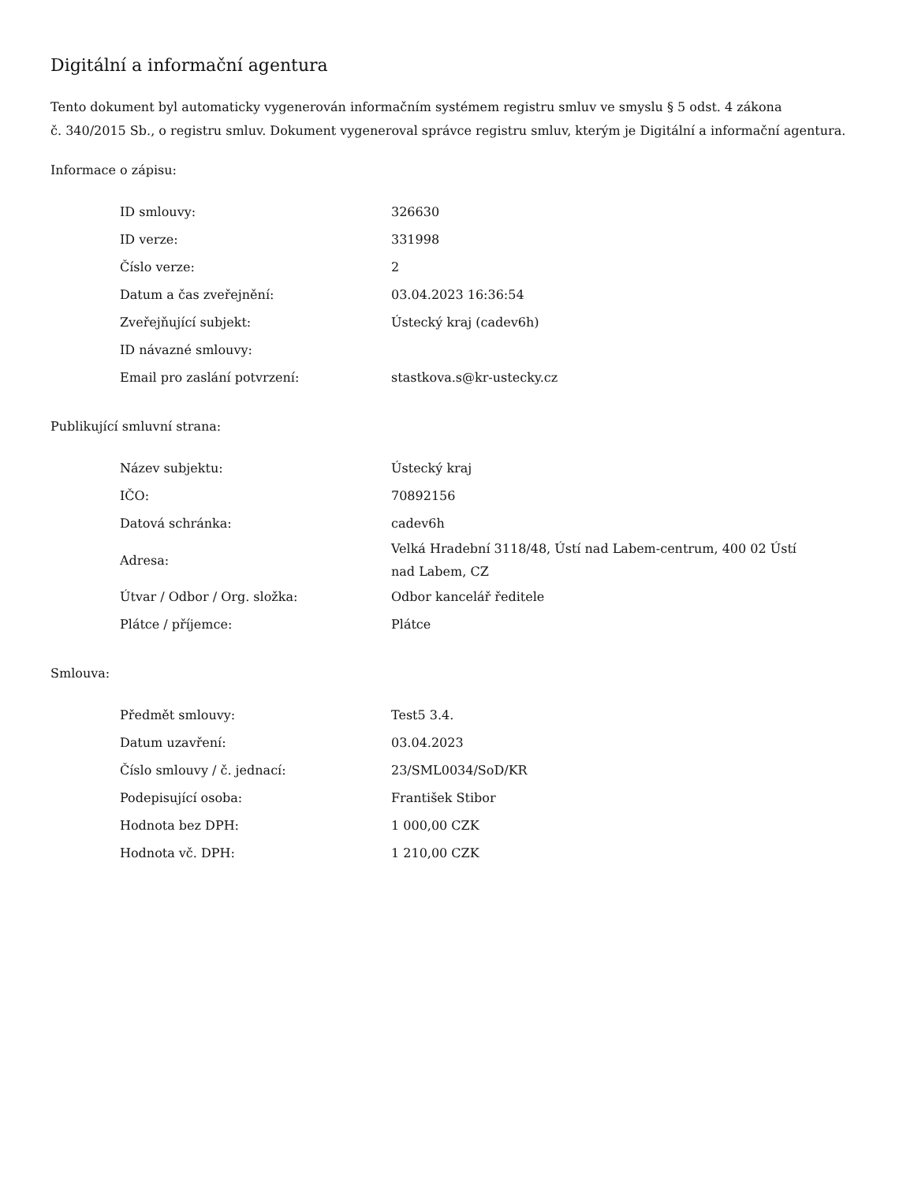Digitální a informační agentura
Tento dokument byl automaticky vygenerován informačním systémem registru smluv ve smyslu § 5 odst. 4 zákona
č. 340/2015 Sb., o registru smluv. Dokument vygeneroval správce registru smluv, kterým je Digitální a informační agentura.
Informace o zápisu:
| ID smlouvy: | 326630 |
| ID verze: | 331998 |
| Číslo verze: | 2 |
| Datum a čas zveřejnění: | 03.04.2023 16:36:54 |
| Zveřejňující subjekt: | Ústecký kraj (cadev6h) |
| ID návazné smlouvy: | |
| Email pro zaslání potvrzení: | stastkova.s@kr-ustecky.cz |
Publikující smluvní strana:
| Název subjektu: | Ústecký kraj |
| IČO: | 70892156 |
| Datová schránka: | cadev6h |
| Adresa: | Velká Hradební 3118/48, Ústí nad Labem-centrum, 400 02 Ústí nad Labem, CZ |
| Útvar / Odbor / Org. složka: | Odbor kancelář ředitele |
| Plátce / příjemce: | Plátce |
Smlouva:
| Předmět smlouvy: | Test5 3.4. |
| Datum uzavření: | 03.04.2023 |
| Číslo smlouvy / č. jednací: | 23/SML0034/SoD/KR |
| Podepisující osoba: | František Stibor |
| Hodnota bez DPH: | 1 000,00 CZK |
| Hodnota vč. DPH: | 1 210,00 CZK |